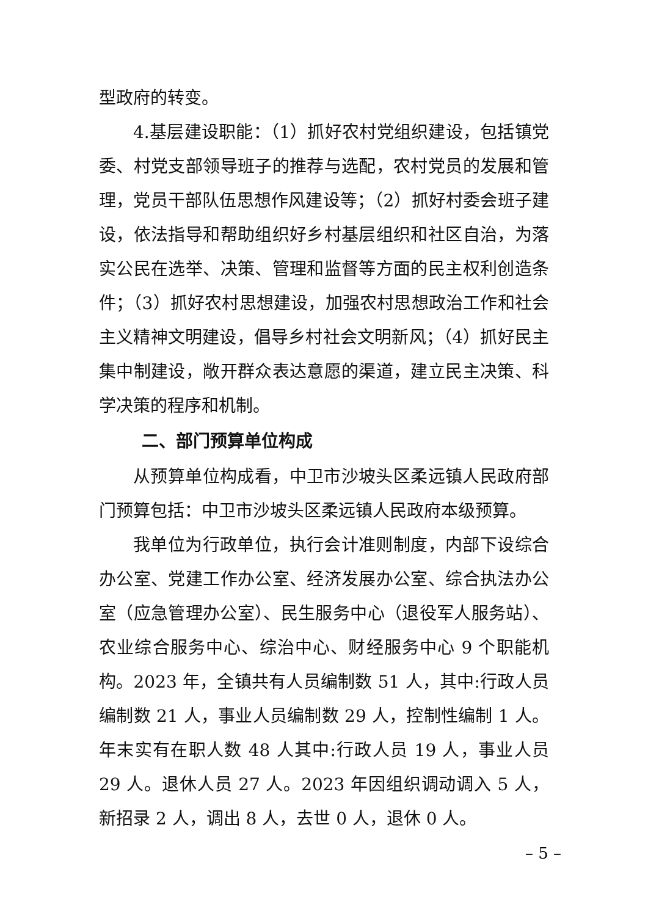型政府的转变。
4.基层建设职能：（1）抓好农村党组织建设，包括镇党委、村党支部领导班子的推荐与选配，农村党员的发展和管理，党员干部队伍思想作风建设等；（2）抓好村委会班子建设，依法指导和帮助组织好乡村基层组织和社区自治，为落实公民在选举、决策、管理和监督等方面的民主权利创造条件；（3）抓好农村思想建设，加强农村思想政治工作和社会主义精神文明建设，倡导乡村社会文明新风；（4）抓好民主集中制建设，敞开群众表达意愿的渠道，建立民主决策、科学决策的程序和机制。
二、部门预算单位构成
从预算单位构成看，中卫市沙坡头区柔远镇人民政府部门预算包括：中卫市沙坡头区柔远镇人民政府本级预算。
我单位为行政单位，执行会计准则制度，内部下设综合办公室、党建工作办公室、经济发展办公室、综合执法办公室（应急管理办公室）、民生服务中心（退役军人服务站）、农业综合服务中心、综治中心、财经服务中心 9 个职能机构。2023 年，全镇共有人员编制数 51 人，其中:行政人员编制数 21 人，事业人员编制数 29 人，控制性编制 1 人。年末实有在职人数 48 人其中:行政人员 19 人，事业人员 29 人。退休人员 27 人。2023 年因组织调动调入 5 人，新招录 2 人，调出 8 人，去世 0 人，退休 0 人。
– 5 –